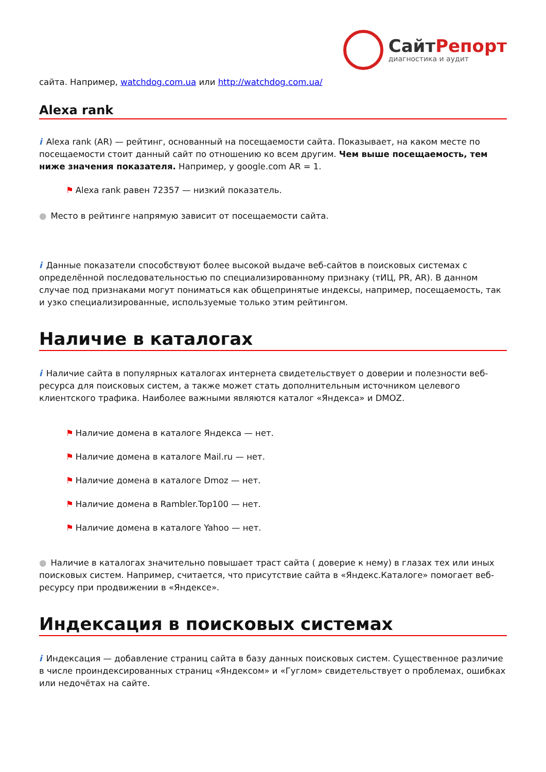СайтРепорт
диагностика и аудит
сайта. Например, watchdog.com.ua или http://watchdog.com.ua/
Alexa rank
i Alexa rank (AR) — рейтинг, основанный на посещаемости сайта. Показывает, на каком месте по посещаемости стоит данный сайт по отношению ко всем другим. Чем выше посещаемость, тем ниже значения показателя. Например, у google.com AR = 1.
⚑ Alexa rank равен 72357 — низкий показатель.
● Место в рейтинге напрямую зависит от посещаемости сайта.
i Данные показатели способствуют более высокой выдаче веб-сайтов в поисковых системах с определённой последовательностью по специализированному признаку (тИЦ, PR, AR). В данном случае под признаками могут пониматься как общепринятые индексы, например, посещаемость, так и узко специализированные, используемые только этим рейтингом.
Наличие в каталогах
i Наличие сайта в популярных каталогах интернета свидетельствует о доверии и полезности веб-ресурса для поисковых систем, а также может стать дополнительным источником целевого клиентского трафика. Наиболее важными являются каталог «Яндекса» и DMOZ.
⚑ Наличие домена в каталоге Яндекса — нет.
⚑ Наличие домена в каталоге Mail.ru — нет.
⚑ Наличие домена в каталоге Dmoz — нет.
⚑ Наличие домена в Rambler.Top100 — нет.
⚑ Наличие домена в каталоге Yahoo — нет.
● Наличие в каталогах значительно повышает траст сайта ( доверие к нему) в глазах тех или иных поисковых систем. Например, считается, что присутствие сайта в «Яндекс.Каталоге» помогает веб-ресурсу при продвижении в «Яндексе».
Индексация в поисковых системах
i Индексация — добавление страниц сайта в базу данных поисковых систем. Существенное различие в числе проиндексированных страниц «Яндексом» и «Гуглом» свидетельствует о проблемах, ошибках или недочётах на сайте.